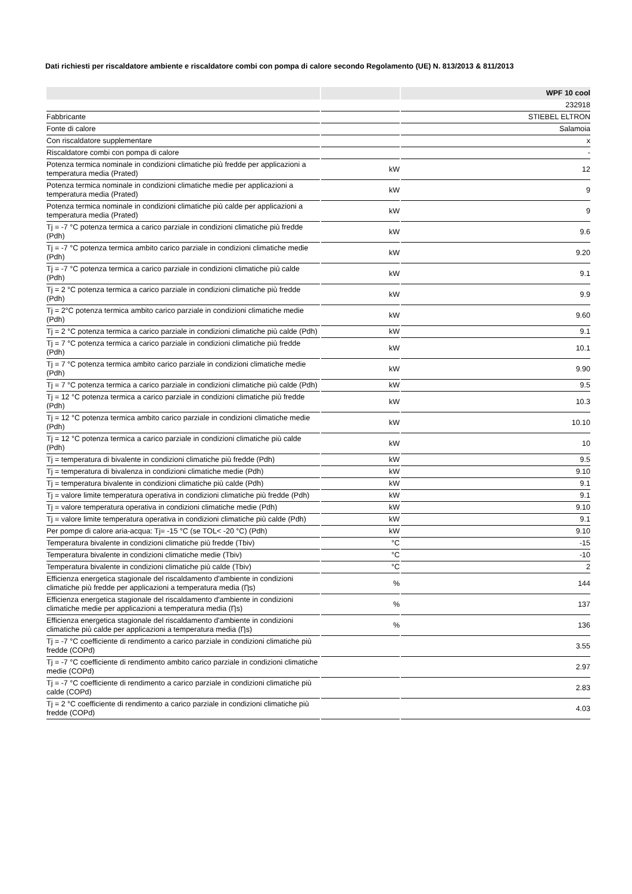Dati richiesti per riscaldatore ambiente e riscaldatore combi con pompa di calore secondo Regolamento (UE) N. 813/2013 & 811/2013
| | | WPF 10 cool |
| --- | --- | --- |
| | | 232918 |
| Fabbricante | | STIEBEL ELTRON |
| Fonte di calore | | Salamoia |
| Con riscaldatore supplementare | | x |
| Riscaldatore combi con pompa di calore | | - |
| Potenza termica nominale in condizioni climatiche più fredde per applicazioni a temperatura media (Prated) | kW | 12 |
| Potenza termica nominale in condizioni climatiche medie per applicazioni a temperatura media (Prated) | kW | 9 |
| Potenza termica nominale in condizioni climatiche più calde per applicazioni a temperatura media (Prated) | kW | 9 |
| Tj = -7 °C potenza termica a carico parziale in condizioni climatiche più fredde (Pdh) | kW | 9.6 |
| Tj = -7 °C potenza termica ambito carico parziale in condizioni climatiche medie (Pdh) | kW | 9.20 |
| Tj = -7 °C potenza termica a carico parziale in condizioni climatiche più calde (Pdh) | kW | 9.1 |
| Tj = 2 °C potenza termica a carico parziale in condizioni climatiche più fredde (Pdh) | kW | 9.9 |
| Tj = 2°C potenza termica ambito carico parziale in condizioni climatiche medie (Pdh) | kW | 9.60 |
| Tj = 2 °C potenza termica a carico parziale in condizioni climatiche più calde (Pdh) | kW | 9.1 |
| Tj = 7 °C potenza termica a carico parziale in condizioni climatiche più fredde (Pdh) | kW | 10.1 |
| Tj = 7 °C potenza termica ambito carico parziale in condizioni climatiche medie (Pdh) | kW | 9.90 |
| Tj = 7 °C potenza termica a carico parziale in condizioni climatiche più calde (Pdh) | kW | 9.5 |
| Tj = 12 °C potenza termica a carico parziale in condizioni climatiche più fredde (Pdh) | kW | 10.3 |
| Tj = 12 °C potenza termica ambito carico parziale in condizioni climatiche medie (Pdh) | kW | 10.10 |
| Tj = 12 °C potenza termica a carico parziale in condizioni climatiche più calde (Pdh) | kW | 10 |
| Tj = temperatura di bivalente in condizioni climatiche più fredde (Pdh) | kW | 9.5 |
| Tj = temperatura di bivalenza in condizioni climatiche medie (Pdh) | kW | 9.10 |
| Tj = temperatura bivalente in condizioni climatiche più calde (Pdh) | kW | 9.1 |
| Tj = valore limite temperatura operativa in condizioni climatiche più fredde (Pdh) | kW | 9.1 |
| Tj = valore temperatura operativa in condizioni climatiche medie (Pdh) | kW | 9.10 |
| Tj = valore limite temperatura operativa in condizioni climatiche più calde (Pdh) | kW | 9.1 |
| Per pompe di calore aria-acqua: Tj= -15 °C (se TOL< -20 °C) (Pdh) | kW | 9.10 |
| Temperatura bivalente in condizioni climatiche più fredde (Tbiv) | °C | -15 |
| Temperatura bivalente in condizioni climatiche medie (Tbiv) | °C | -10 |
| Temperatura bivalente in condizioni climatiche più calde (Tbiv) | °C | 2 |
| Efficienza energetica stagionale del riscaldamento d'ambiente in condizioni climatiche più fredde per applicazioni a temperatura media (Ƞs) | % | 144 |
| Efficienza energetica stagionale del riscaldamento d'ambiente in condizioni climatiche medie per applicazioni a temperatura media (Ƞs) | % | 137 |
| Efficienza energetica stagionale del riscaldamento d'ambiente in condizioni climatiche più calde per applicazioni a temperatura media (Ƞs) | % | 136 |
| Tj = -7 °C coefficiente di rendimento a carico parziale in condizioni climatiche più fredde (COPd) | | 3.55 |
| Tj = -7 °C coefficiente di rendimento ambito carico parziale in condizioni climatiche medie (COPd) | | 2.97 |
| Tj = -7 °C coefficiente di rendimento a carico parziale in condizioni climatiche più calde (COPd) | | 2.83 |
| Tj = 2 °C coefficiente di rendimento a carico parziale in condizioni climatiche più fredde (COPd) | | 4.03 |